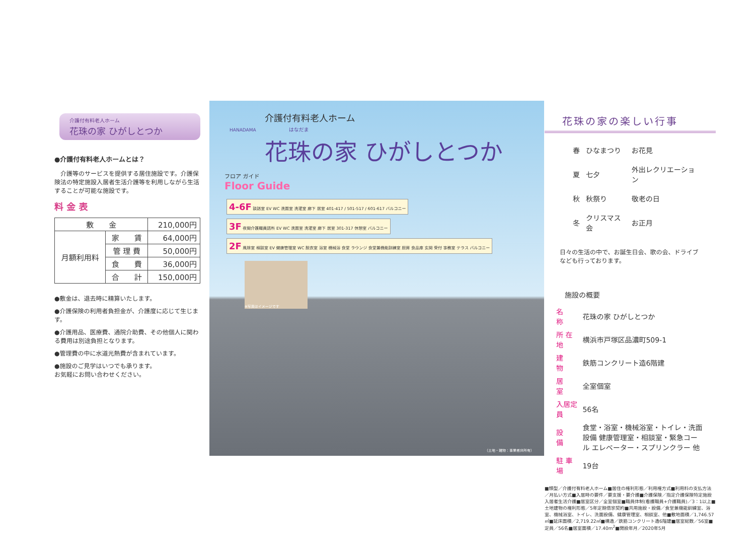介護付有料老人ホーム
花珠の家 ひがしとつか
●介護付有料老人ホームとは？
　介護等のサービスを提供する居住施設です。介護保険法の特定施設入居者生活介護等を利用しながら生活することが可能な施設です。
料 金 表
| 敷 金 | | 210,000円 |
| 月額利用料 | 家 賃 | 64,000円 |
| | 管 理 費 | 50,000円 |
| | 食 費 | 36,000円 |
| | 合 計 | 150,000円 |
●敷金は、退去時に精算いたします。
●介護保険の利用者負担金が、介護度に応じて生じます。
●介護用品、医療費、通院介助費、その他個人に関わる費用は別途負担となります。
●管理費の中に水道光熱費が含まれています。
●施設のご見学はいつでも承ります。
お気軽にお問い合わせください。
介護付有料老人ホーム
HANADAMA はなだま
花珠の家 ひがしとつか
フロア ガイド
Floor Guide
4-6F 談話室 EV WC 洗面室 洗濯室 廊下 居室 401-417 / 501-517 / 601-617 バルコニー
3F 夜間介護職員詰所 EV WC 洗面室 洗濯室 廊下 居室 301-317 休憩室 バルコニー
2F 風除室 相談室 EV 健康管理室 WC 脱衣室 浴室 機械浴 食堂 ラウンジ 食堂兼機能訓練室 厨房 食品庫 玄関 受付 事務室 テラス バルコニー
※写真はイメージです
（土地・建物：事業者非所有）
花珠の家の楽しい行事
| 春 | ひなまつり | お花見 |
| 夏 | 七夕 | 外出レクリエーション |
| 秋 | 秋祭り | 敬老の日 |
| 冬 | クリスマス会 | お正月 |
日々の生活の中で、お誕生日会、歌の会、ドライブなども行っております。
施設の概要
| 名 称 | 花珠の家 ひがしとつか |
| 所 在 地 | 横浜市戸塚区品濃町509-1 |
| 建 物 | 鉄筋コンクリート造6階建 |
| 居 室 | 全室個室 |
| 入居定員 | 56名 |
| 設 備 | 食堂・浴室・機械浴室・トイレ・洗面設備 健康管理室・相談室・緊急コール エレベーター・スプリンクラー 他 |
| 駐 車 場 | 19台 |
■類型／介護付有料老人ホーム■居住の権利形態／利用権方式■利用料の支払方法／月払い方式■入居時の要件／要支援・要介護■介護保険／指定介護保険特定施設入居者生活介護■居室区分／全室個室■職員体制(看護職員+介護職員)／3：1以上■土地建物の権利形態／5年定期借家契約■共用施設・設備／食堂兼機能訓練室、浴室、機械浴室、トイレ、洗面設備、健康管理室、相談室、他■敷地面積／1,746.57㎡■延床面積／2,719.22㎡■構造／鉄筋コンクリート造6階建■居室総数／56室■定員／56名■居室面積／17.40m<sup>2</sup>■開設年月／2020年5月